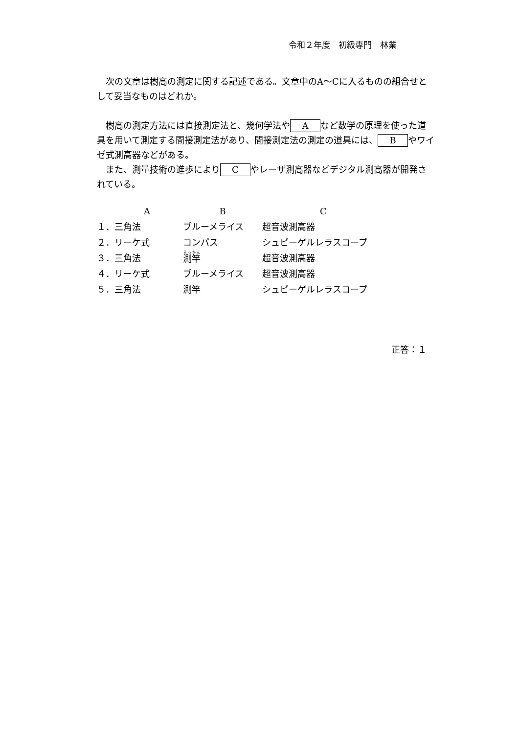令和２年度　初級専門　林業
　次の文章は樹高の測定に関する記述である。文章中のA～Cに入るものの組合せとして妥当なものはどれか。
　樹高の測定方法には直接測定法と、幾何学法や A など数学の原理を使った道具を用いて測定する間接測定法があり、間接測定法の測定の道具には、 B やワイゼ式測高器などがある。
　また、測量技術の進歩により C やレーザ測高器などデジタル測高器が開発されている。
| A | B | C |
| --- | --- | --- |
| １．三角法 | ブルーメライス | 超音波測高器 |
| ２．リーケ式 | コンパス | シュピーゲルレラスコープ |
| ３．三角法 | 測竿 | 超音波測高器 |
| ４．リーケ式 | ブルーメライス | 超音波測高器 |
| ５．三角法 | 測竿 | シュピーゲルレラスコープ |
正答：１